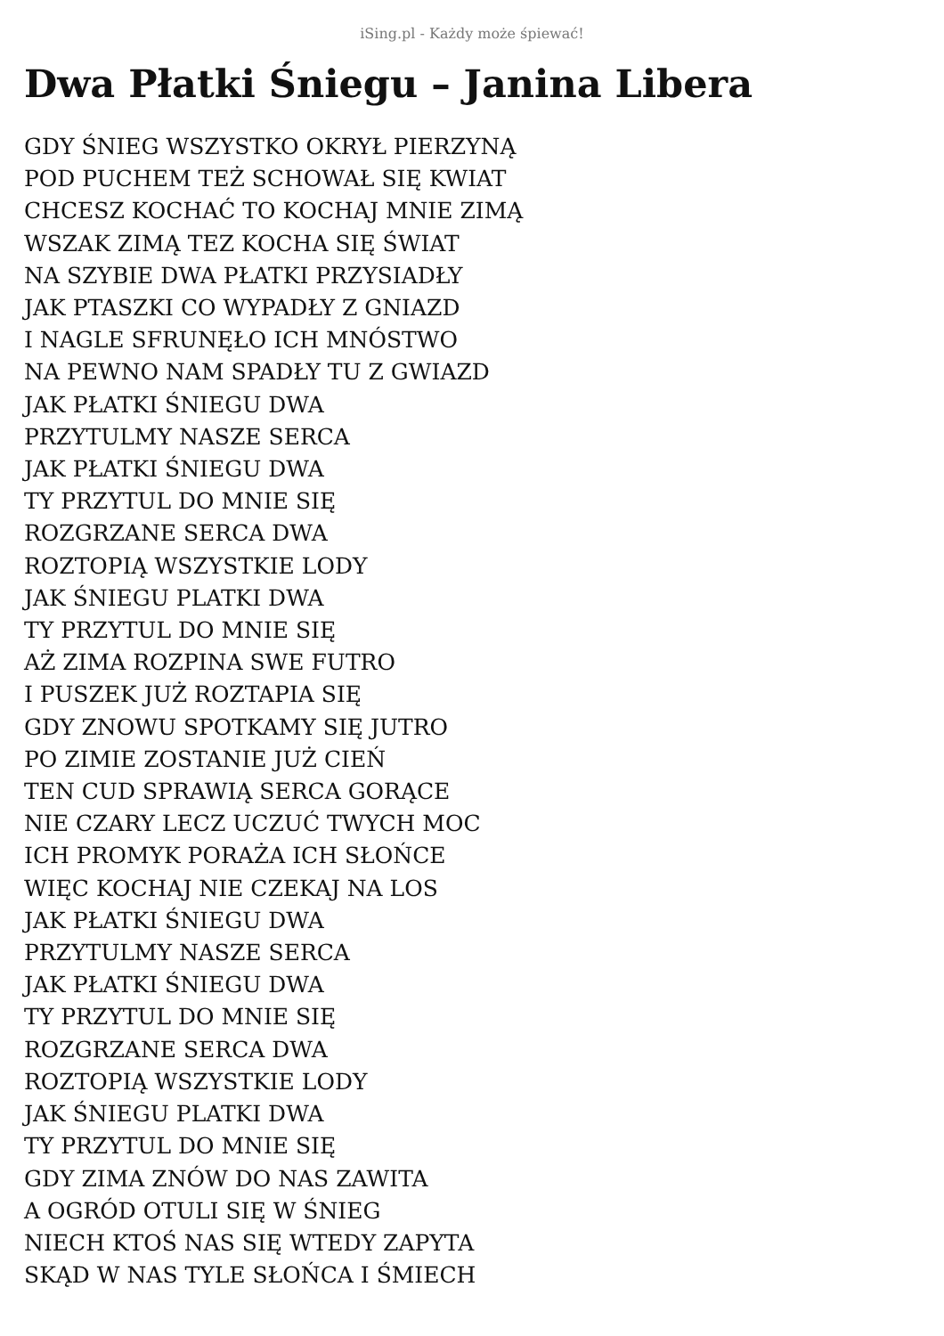iSing.pl - Każdy może śpiewać!
Dwa Płatki Śniegu – Janina Libera
GDY ŚNIEG WSZYSTKO OKRYŁ PIERZYNĄ
POD PUCHEM TEŻ SCHOWAŁ SIĘ KWIAT
CHCESZ KOCHAĆ TO KOCHAJ MNIE ZIMĄ
WSZAK ZIMĄ TEZ KOCHA SIĘ ŚWIAT
NA SZYBIE DWA PŁATKI PRZYSIADŁY
JAK PTASZKI CO WYPADŁY Z GNIAZD
I NAGLE SFRUNĘŁO ICH MNÓSTWO
NA PEWNO NAM SPADŁY TU Z GWIAZD
JAK PŁATKI ŚNIEGU DWA
PRZYTULMY NASZE SERCA
JAK PŁATKI ŚNIEGU DWA
TY PRZYTUL DO MNIE SIĘ
ROZGRZANE SERCA DWA
ROZTOPIĄ WSZYSTKIE LODY
JAK ŚNIEGU PLATKI DWA
TY PRZYTUL DO MNIE SIĘ
AŻ ZIMA ROZPINA SWE FUTRO
I PUSZEK JUŻ ROZTAPIA SIĘ
GDY ZNOWU SPOTKAMY SIĘ JUTRO
PO ZIMIE ZOSTANIE JUŻ CIEŃ
TEN CUD SPRAWIĄ SERCA GORĄCE
NIE CZARY LECZ UCZUĆ TWYCH MOC
ICH PROMYK PORAŻA ICH SŁOŃCE
WIĘC KOCHAJ NIE CZEKAJ NA LOS
JAK PŁATKI ŚNIEGU DWA
PRZYTULMY NASZE SERCA
JAK PŁATKI ŚNIEGU DWA
TY PRZYTUL DO MNIE SIĘ
ROZGRZANE SERCA DWA
ROZTOPIĄ WSZYSTKIE LODY
JAK ŚNIEGU PLATKI DWA
TY PRZYTUL DO MNIE SIĘ
GDY ZIMA ZNÓW DO NAS ZAWITA
A OGRÓD OTULI SIĘ W ŚNIEG
NIECH KTOŚ NAS SIĘ WTEDY ZAPYTA
SKĄD W NAS TYLE SŁOŃCA I ŚMIECH